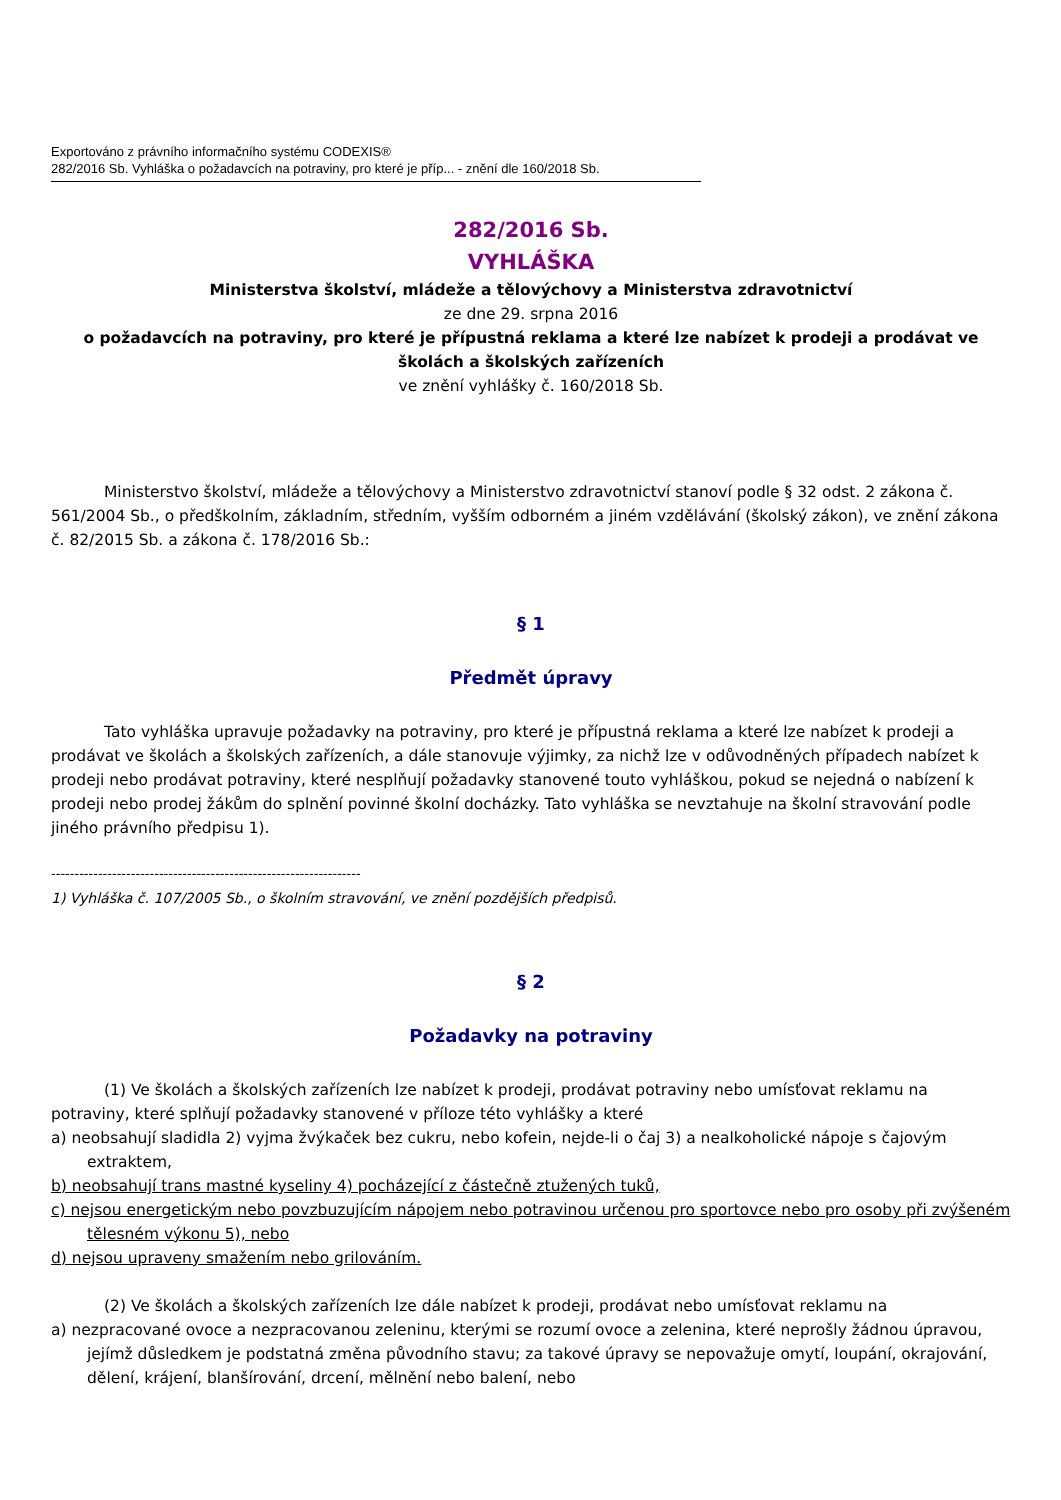Exportováno z právního informačního systému CODEXIS®
282/2016 Sb. Vyhláška o požadavcích na potraviny, pro které je příp... - znění dle 160/2018 Sb.
282/2016 Sb.
VYHLÁŠKA
Ministerstva školství, mládeže a tělovýchovy a Ministerstva zdravotnictví
ze dne 29. srpna 2016
o požadavcích na potraviny, pro které je přípustná reklama a které lze nabízet k prodeji a prodávat ve školách a školských zařízeních
ve znění vyhlášky č. 160/2018 Sb.
Ministerstvo školství, mládeže a tělovýchovy a Ministerstvo zdravotnictví stanoví podle § 32 odst. 2 zákona č. 561/2004 Sb., o předškolním, základním, středním, vyšším odborném a jiném vzdělávání (školský zákon), ve znění zákona č. 82/2015 Sb. a zákona č. 178/2016 Sb.:
§ 1
Předmět úpravy
Tato vyhláška upravuje požadavky na potraviny, pro které je přípustná reklama a které lze nabízet k prodeji a prodávat ve školách a školských zařízeních, a dále stanovuje výjimky, za nichž lze v odůvodněných případech nabízet k prodeji nebo prodávat potraviny, které nesplňují požadavky stanovené touto vyhláškou, pokud se nejedná o nabízení k prodeji nebo prodej žákům do splnění povinné školní docházky. Tato vyhláška se nevztahuje na školní stravování podle jiného právního předpisu 1).
------------------------------------------------------------------
1) Vyhláška č. 107/2005 Sb., o školním stravování, ve znění pozdějších předpisů.
§ 2
Požadavky na potraviny
(1) Ve školách a školských zařízeních lze nabízet k prodeji, prodávat potraviny nebo umísťovat reklamu na potraviny, které splňují požadavky stanovené v příloze této vyhlášky a které
a) neobsahují sladidla 2) vyjma žvýkaček bez cukru, nebo kofein, nejde-li o čaj 3) a nealkoholické nápoje s čajovým extraktem,
b) neobsahují trans mastné kyseliny 4) pocházející z částečně ztužených tuků,
c) nejsou energetickým nebo povzbuzujícím nápojem nebo potravinou určenou pro sportovce nebo pro osoby při zvýšeném tělesném výkonu 5), nebo
d) nejsou upraveny smažením nebo grilováním.
(2) Ve školách a školských zařízeních lze dále nabízet k prodeji, prodávat nebo umísťovat reklamu na
a) nezpracované ovoce a nezpracovanou zeleninu, kterými se rozumí ovoce a zelenina, které neprošly žádnou úpravou, jejímž důsledkem je podstatná změna původního stavu; za takové úpravy se nepovažuje omytí, loupání, okrajování, dělení, krájení, blanšírování, drcení, mělnění nebo balení, nebo